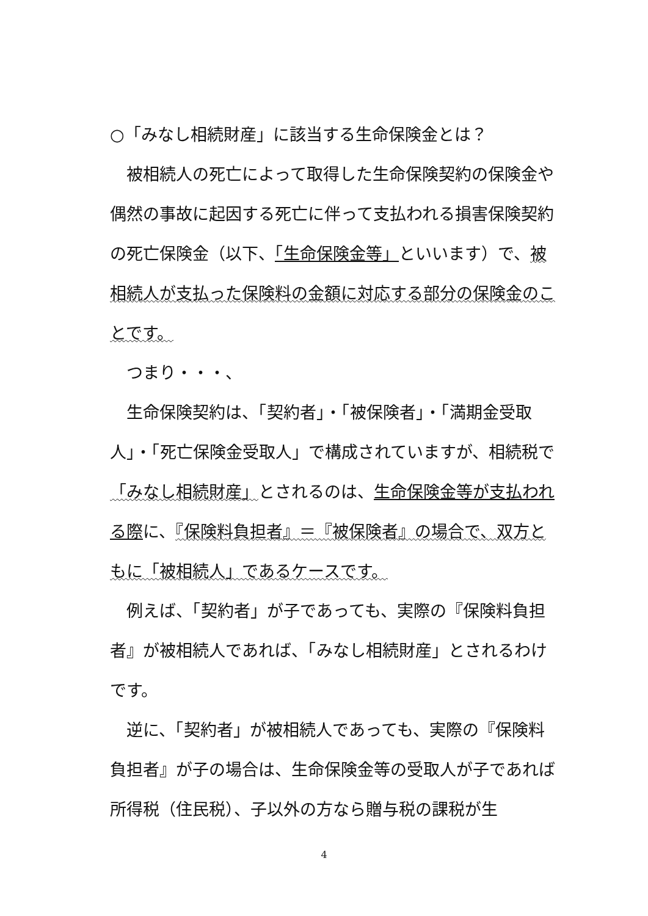○「みなし相続財産」に該当する生命保険金とは？
　被相続人の死亡によって取得した生命保険契約の保険金や偶然の事故に起因する死亡に伴って支払われる損害保険契約の死亡保険金（以下、「生命保険金等」といいます）で、被相続人が支払った保険料の金額に対応する部分の保険金のことです。
　つまり・・・、
　生命保険契約は、「契約者」・「被保険者」・「満期金受取人」・「死亡保険金受取人」で構成されていますが、相続税で「みなし相続財産」とされるのは、生命保険金等が支払われる際に、『保険料負担者』＝『被保険者』の場合で、双方ともに「被相続人」であるケースです。
　例えば、「契約者」が子であっても、実際の『保険料負担者』が被相続人であれば、「みなし相続財産」とされるわけです。
　逆に、「契約者」が被相続人であっても、実際の『保険料負担者』が子の場合は、生命保険金等の受取人が子であれば所得税（住民税）、子以外の方なら贈与税の課税が生
4